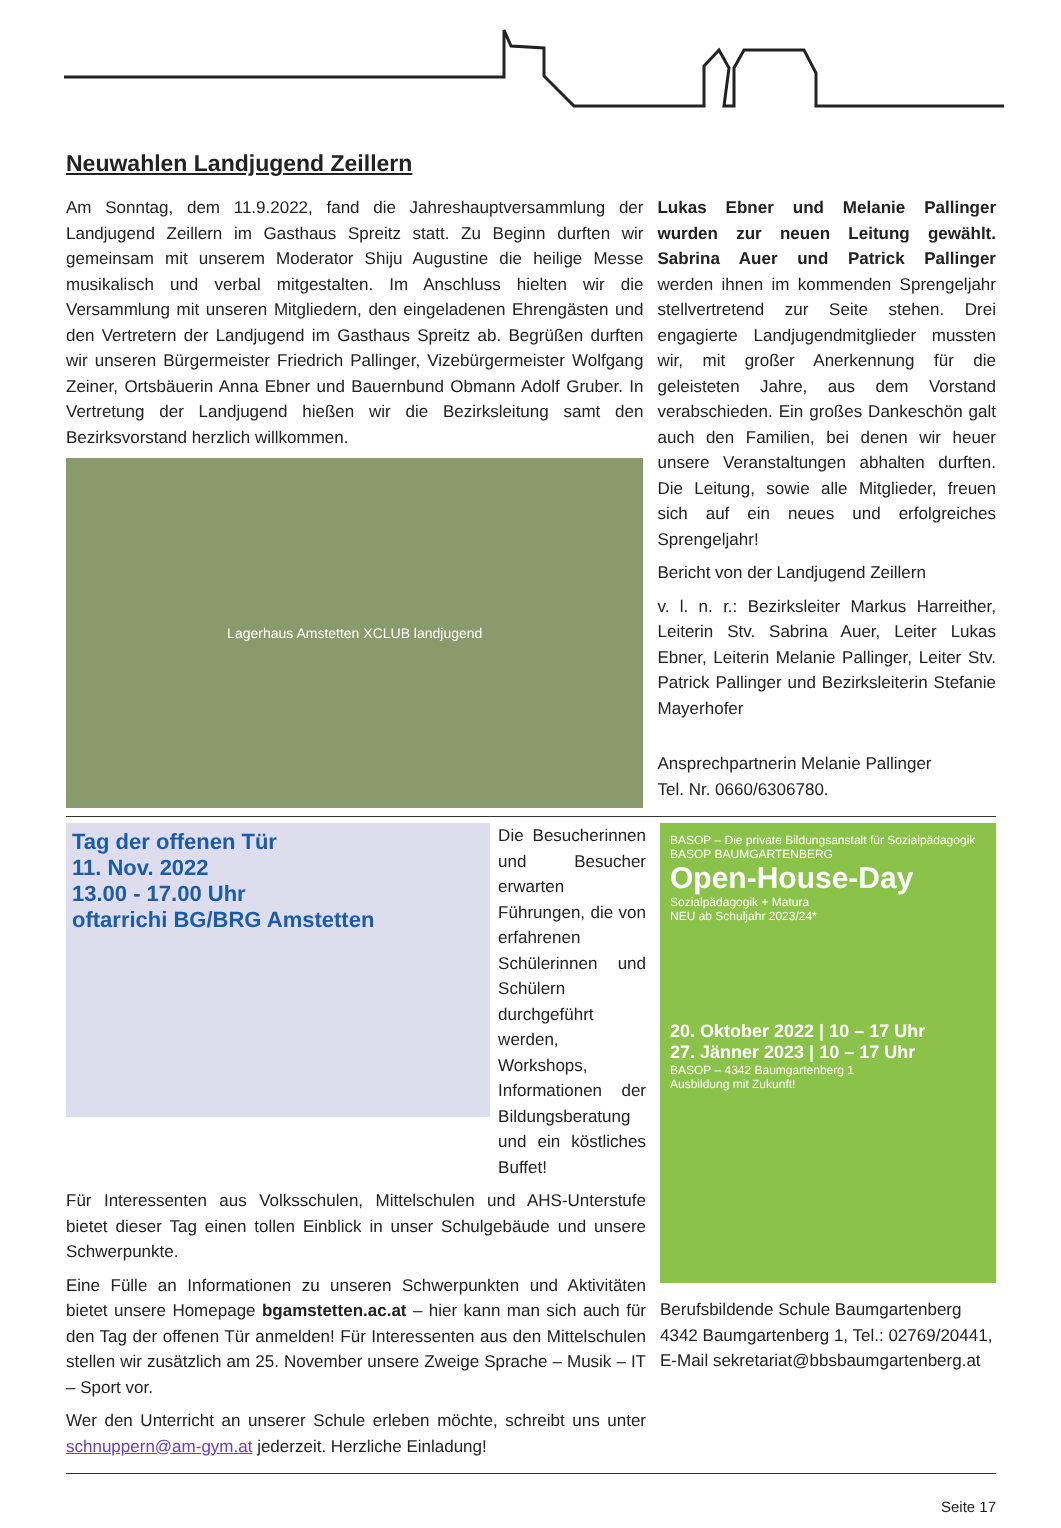Neuwahlen Landjugend Zeillern
Am Sonntag, dem 11.9.2022, fand die Jahreshauptversammlung der Landjugend Zeillern im Gasthaus Spreitz statt. Zu Beginn durften wir gemeinsam mit unserem Moderator Shiju Augustine die heilige Messe musikalisch und verbal mitgestalten. Im Anschluss hielten wir die Versammlung mit unseren Mitgliedern, den eingeladenen Ehrengästen und den Vertretern der Landjugend im Gasthaus Spreitz ab. Begrüßen durften wir unseren Bürgermeister Friedrich Pallinger, Vizebürgermeister Wolfgang Zeiner, Ortsbäuerin Anna Ebner und Bauernbund Obmann Adolf Gruber. In Vertretung der Landjugend hießen wir die Bezirksleitung samt den Bezirksvorstand herzlich willkommen.
Lagerhaus Amstetten XCLUB landjugend
Lukas Ebner und Melanie Pallinger wurden zur neuen Leitung gewählt. Sabrina Auer und Patrick Pallinger werden ihnen im kommenden Sprengeljahr stellvertretend zur Seite stehen. Drei engagierte Landjugendmitglieder mussten wir, mit großer Anerkennung für die geleisteten Jahre, aus dem Vorstand verabschieden. Ein großes Dankeschön galt auch den Familien, bei denen wir heuer unsere Veranstaltungen abhalten durften. Die Leitung, sowie alle Mitglieder, freuen sich auf ein neues und erfolgreiches Sprengeljahr!
Bericht von der Landjugend Zeillern
v. l. n. r.: Bezirksleiter Markus Harreither, Leiterin Stv. Sabrina Auer, Leiter Lukas Ebner, Leiterin Melanie Pallinger, Leiter Stv. Patrick Pallinger und Bezirksleiterin Stefanie Mayerhofer
Ansprechpartnerin Melanie Pallinger
Tel. Nr. 0660/6306780.
Tag der offenen Tür
11. Nov. 2022
13.00 - 17.00 Uhr
oftarrichi BG/BRG Amstetten
Die Besucherinnen und Besucher erwarten Führungen, die von erfahrenen Schülerinnen und Schülern durchgeführt werden, Workshops, Informationen der Bildungsberatung und ein köstliches Buffet!
Für Interessenten aus Volksschulen, Mittelschulen und AHS-Unterstufe bietet dieser Tag einen tollen Einblick in unser Schulgebäude und unsere Schwerpunkte.
Eine Fülle an Informationen zu unseren Schwerpunkten und Aktivitäten bietet unsere Homepage bgamstetten.ac.at – hier kann man sich auch für den Tag der offenen Tür anmelden! Für Interessenten aus den Mittelschulen stellen wir zusätzlich am 25. November unsere Zweige Sprache – Musik – IT – Sport vor.
Wer den Unterricht an unserer Schule erleben möchte, schreibt uns unter schnuppern@am-gym.at jederzeit. Herzliche Einladung!
BASOP – Die private Bildungsanstalt für Sozialpädagogik
BASOP BAUMGARTENBERG
Open-House-Day
Sozialpädagogik + Matura
NEU ab Schuljahr 2023/24*
20. Oktober 2022 | 10 – 17 Uhr
27. Jänner 2023 | 10 – 17 Uhr
BASOP – 4342 Baumgartenberg 1
Ausbildung mit Zukunft!
Berufsbildende Schule Baumgartenberg
4342 Baumgartenberg 1, Tel.: 02769/20441, E-Mail sekretariat@bbsbaumgartenberg.at
Seite 17